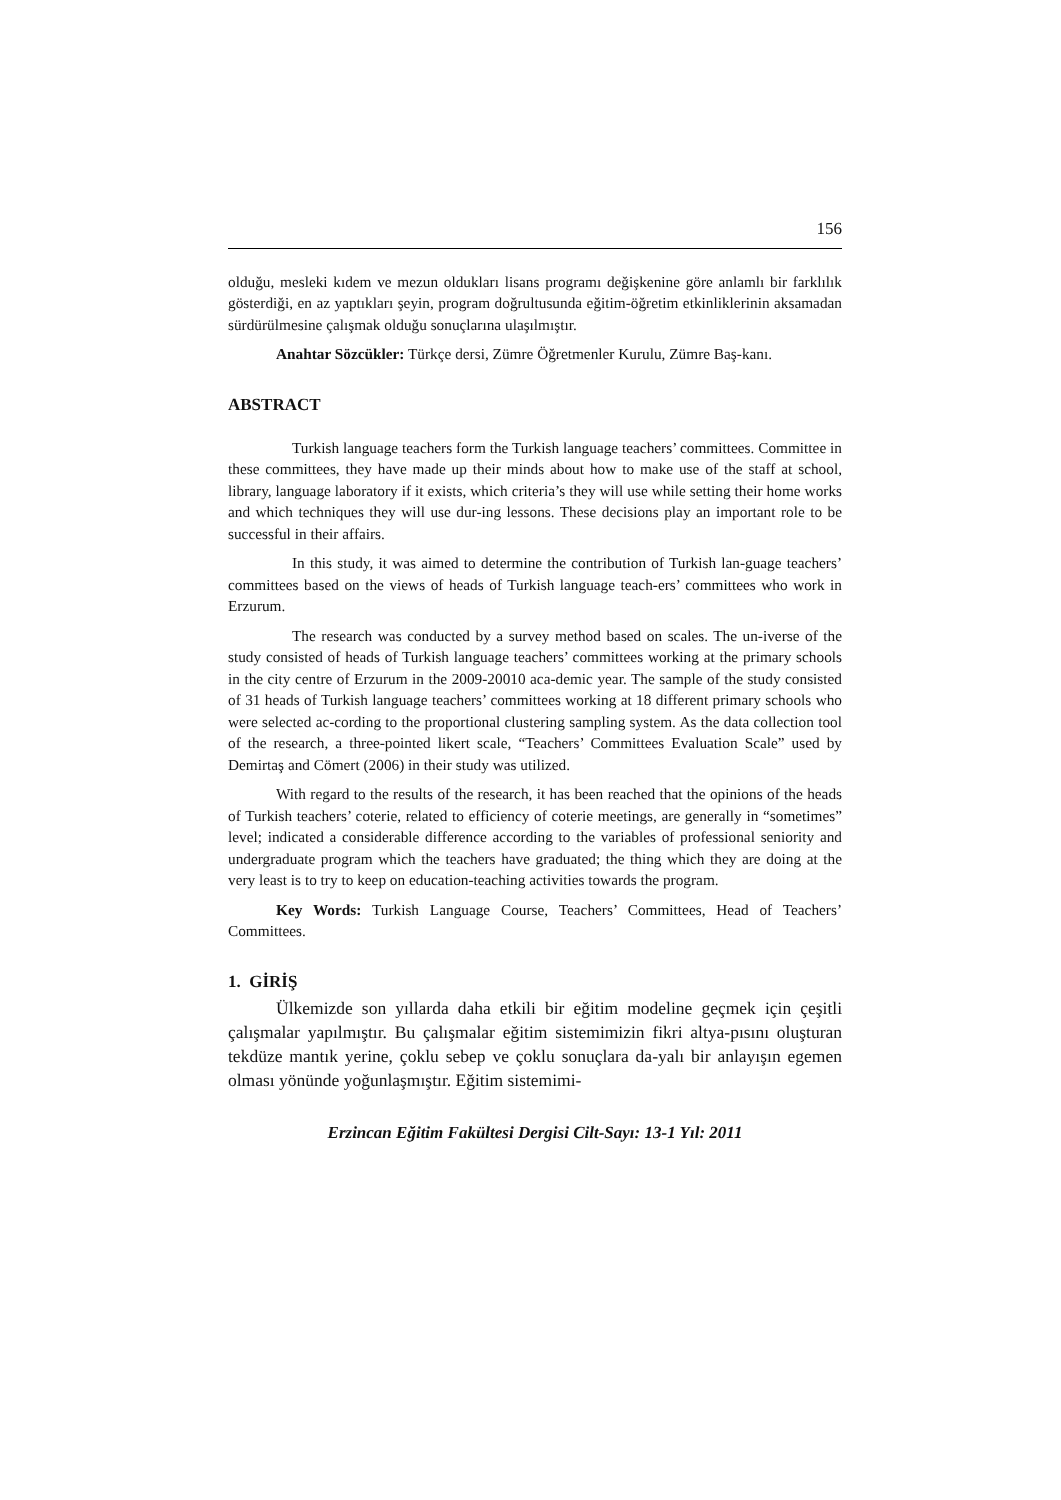156
olduğu, mesleki kıdem ve mezun oldukları lisans programı değişkenine göre anlamlı bir farklılık gösterdiği, en az yaptıkları şeyin, program doğrultusunda eğitim-öğretim etkinliklerinin aksamadan sürdürülmesine çalışmak olduğu sonuçlarına ulaşılmıştır.
Anahtar Sözcükler: Türkçe dersi, Zümre Öğretmenler Kurulu, Zümre Baş-kanı.
ABSTRACT
Turkish language teachers form the Turkish language teachers’ committees. Committee in these committees, they have made up their minds about how to make use of the staff at school, library, language laboratory if it exists, which criteria’s they will use while setting their home works and which techniques they will use dur-ing lessons. These decisions play an important role to be successful in their affairs.
In this study, it was aimed to determine the contribution of Turkish lan-guage teachers’ committees based on the views of heads of Turkish language teach-ers’ committees who work in Erzurum.
The research was conducted by a survey method based on scales. The un-iverse of the study consisted of heads of Turkish language teachers’ committees working at the primary schools in the city centre of Erzurum in the 2009-20010 aca-demic year. The sample of the study consisted of 31 heads of Turkish language teachers’ committees working at 18 different primary schools who were selected ac-cording to the proportional clustering sampling system. As the data collection tool of the research, a three-pointed likert scale, “Teachers’ Committees Evaluation Scale” used by Demirtaş and Cömert (2006) in their study was utilized.
With regard to the results of the research, it has been reached that the opinions of the heads of Turkish teachers’ coterie, related to efficiency of coterie meetings, are generally in “sometimes” level; indicated a considerable difference according to the variables of professional seniority and undergraduate program which the teachers have graduated; the thing which they are doing at the very least is to try to keep on education-teaching activities towards the program.
Key Words: Turkish Language Course, Teachers’ Committees, Head of Teachers’ Committees.
1. GİRİŞ
Ülkemizde son yıllarda daha etkili bir eğitim modeline geçmek için çeşitli çalışmalar yapılmıştır. Bu çalışmalar eğitim sistemimizin fikri altya-pısını oluşturan tekdüze mantık yerine, çoklu sebep ve çoklu sonuçlara da-yalı bir anlayışın egemen olması yönünde yoğunlaşmıştır. Eğitim sistemimi-
Erzincan Eğitim Fakültesi Dergisi Cilt-Sayı: 13-1 Yıl: 2011